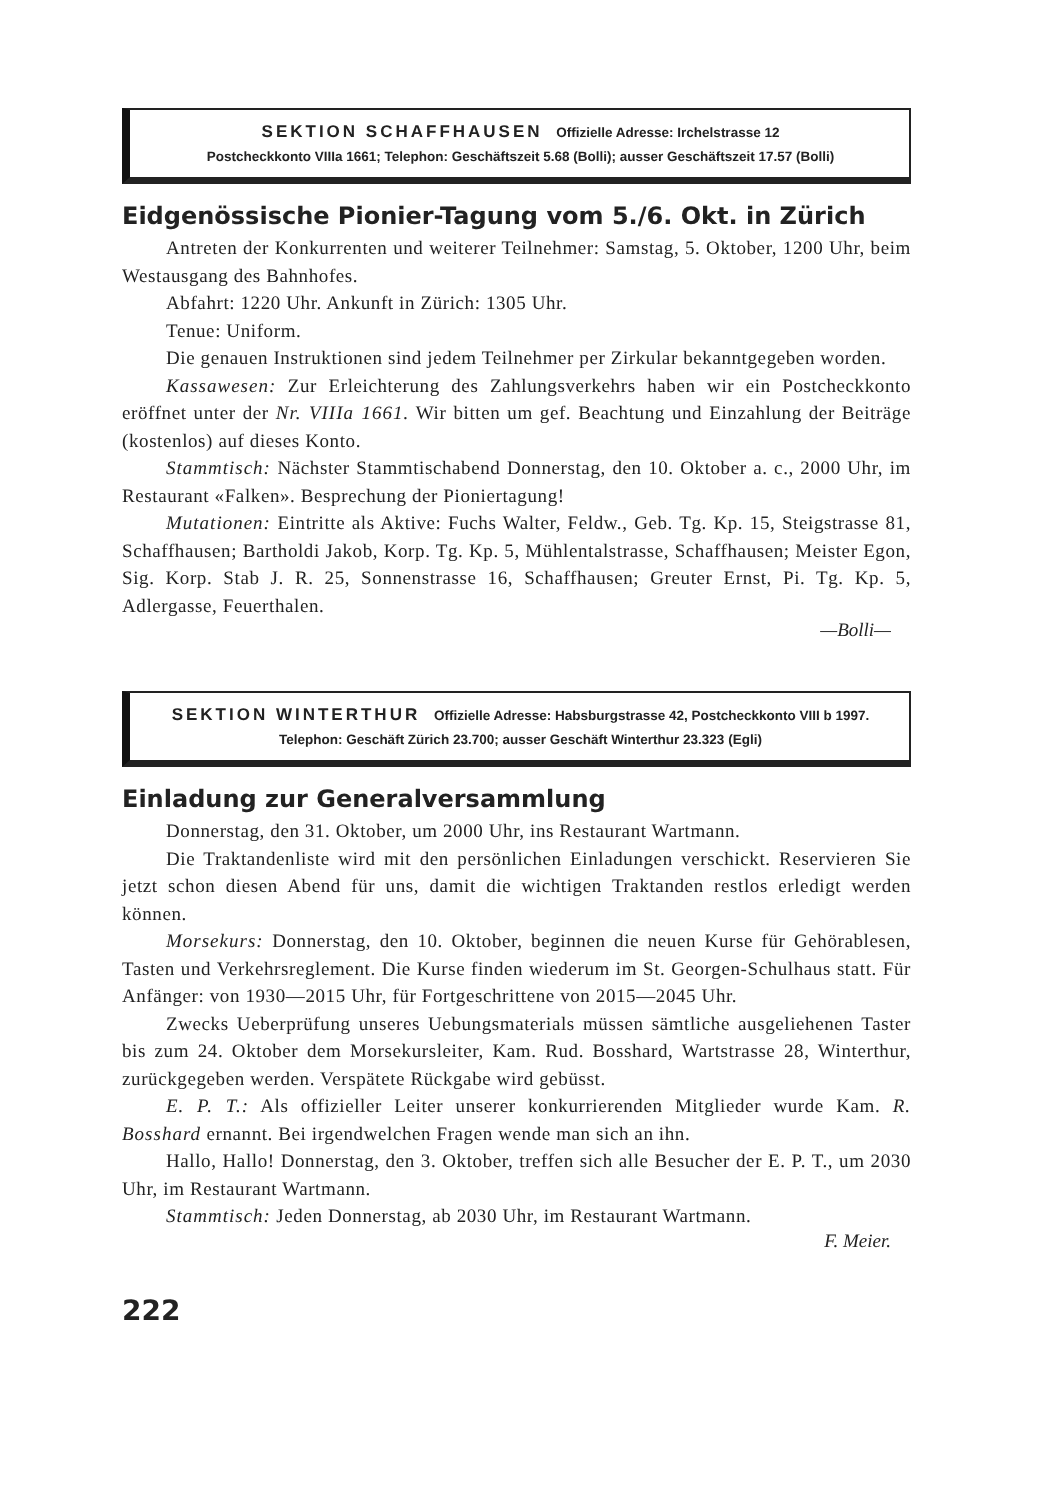SEKTION SCHAFFHAUSEN Offizielle Adresse: Irchelstrasse 12
Postcheckkonto VIIIa 1661; Telephon: Geschäftszeit 5.68 (Bolli); ausser Geschäftszeit 17.57 (Bolli)
Eidgenössische Pionier-Tagung vom 5./6. Okt. in Zürich
Antreten der Konkurrenten und weiterer Teilnehmer: Samstag, 5. Oktober, 1200 Uhr, beim Westausgang des Bahnhofes.
Abfahrt: 1220 Uhr. Ankunft in Zürich: 1305 Uhr.
Tenue: Uniform.
Die genauen Instruktionen sind jedem Teilnehmer per Zirkular bekanntgegeben worden.
Kassawesen: Zur Erleichterung des Zahlungsverkehrs haben wir ein Postcheckkonto eröffnet unter der Nr. VIIIa 1661. Wir bitten um gef. Beachtung und Einzahlung der Beiträge (kostenlos) auf dieses Konto.
Stammtisch: Nächster Stammtischabend Donnerstag, den 10. Oktober a. c., 2000 Uhr, im Restaurant «Falken». Besprechung der Pioniertagung!
Mutationen: Eintritte als Aktive: Fuchs Walter, Feldw., Geb. Tg. Kp. 15, Steigstrasse 81, Schaffhausen; Bartholdi Jakob, Korp. Tg. Kp. 5, Mühlentalstrasse, Schaffhausen; Meister Egon, Sig. Korp. Stab J. R. 25, Sonnenstrasse 16, Schaffhausen; Greuter Ernst, Pi. Tg. Kp. 5, Adlergasse, Feuerthalen.
—Bolli—
SEKTION WINTERTHUR Offizielle Adresse: Habsburgstrasse 42, Postcheckkonto VIII b 1997. Telephon: Geschäft Zürich 23.700; ausser Geschäft Winterthur 23.323 (Egli)
Einladung zur Generalversammlung
Donnerstag, den 31. Oktober, um 2000 Uhr, ins Restaurant Wartmann.
Die Traktandenliste wird mit den persönlichen Einladungen verschickt. Reservieren Sie jetzt schon diesen Abend für uns, damit die wichtigen Traktanden restlos erledigt werden können.
Morsekurs: Donnerstag, den 10. Oktober, beginnen die neuen Kurse für Gehörablesen, Tasten und Verkehrsreglement. Die Kurse finden wiederum im St. Georgen-Schulhaus statt. Für Anfänger: von 1930—2015 Uhr, für Fortgeschrittene von 2015—2045 Uhr.
Zwecks Ueberprüfung unseres Uebungsmaterials müssen sämtliche ausgeliehenen Taster bis zum 24. Oktober dem Morsekursleiter, Kam. Rud. Bosshard, Wartstrasse 28, Winterthur, zurückgegeben werden. Verspätete Rückgabe wird gebüsst.
E. P. T.: Als offizieller Leiter unserer konkurrierenden Mitglieder wurde Kam. R. Bosshard ernannt. Bei irgendwelchen Fragen wende man sich an ihn.
Hallo, Hallo! Donnerstag, den 3. Oktober, treffen sich alle Besucher der E. P. T., um 2030 Uhr, im Restaurant Wartmann.
Stammtisch: Jeden Donnerstag, ab 2030 Uhr, im Restaurant Wartmann.
F. Meier.
222